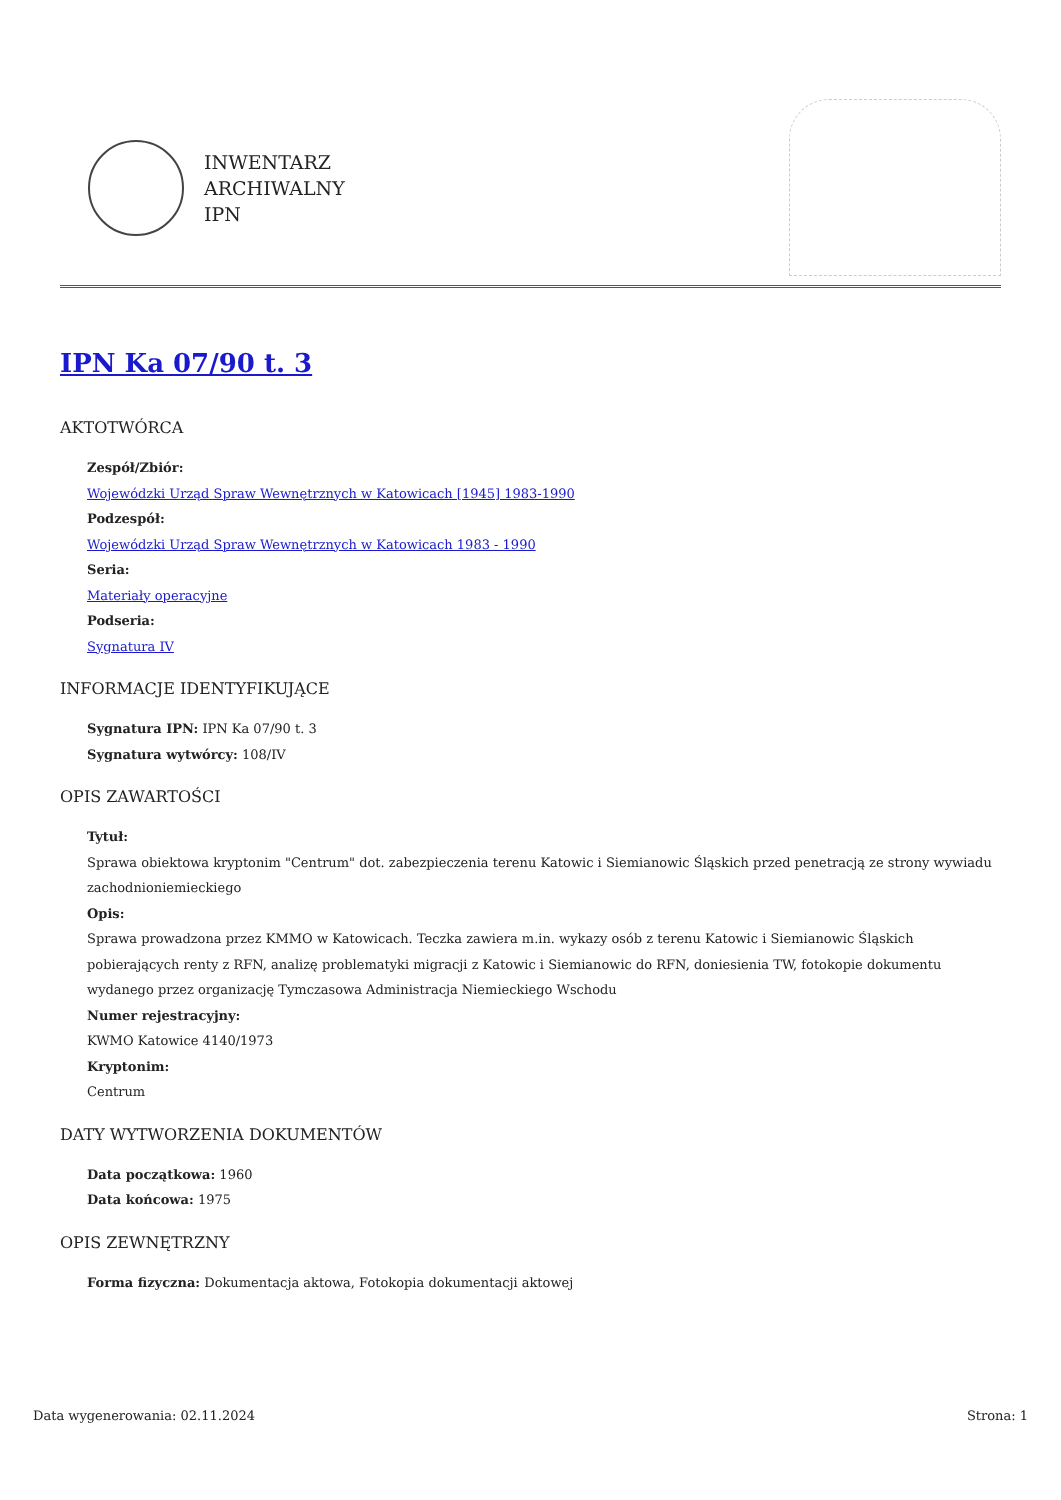INWENTARZ
ARCHIWALNY
IPN
IPN Ka 07/90 t. 3
AKTOTWÓRCA
Zespół/Zbiór:
Wojewódzki Urząd Spraw Wewnętrznych w Katowicach [1945] 1983-1990
Podzespół:
Wojewódzki Urząd Spraw Wewnętrznych w Katowicach 1983 - 1990
Seria:
Materiały operacyjne
Podseria:
Sygnatura IV
INFORMACJE IDENTYFIKUJĄCE
Sygnatura IPN: IPN Ka 07/90 t. 3
Sygnatura wytwórcy: 108/IV
OPIS ZAWARTOŚCI
Tytuł:
Sprawa obiektowa kryptonim "Centrum" dot. zabezpieczenia terenu Katowic i Siemianowic Śląskich przed penetracją ze strony wywiadu zachodnioniemieckiego
Opis:
Sprawa prowadzona przez KMMO w Katowicach. Teczka zawiera m.in. wykazy osób z terenu Katowic i Siemianowic Śląskich pobierających renty z RFN, analizę problematyki migracji z Katowic i Siemianowic do RFN, doniesienia TW, fotokopie dokumentu wydanego przez organizację Tymczasowa Administracja Niemieckiego Wschodu
Numer rejestracyjny:
KWMO Katowice 4140/1973
Kryptonim:
Centrum
DATY WYTWORZENIA DOKUMENTÓW
Data początkowa: 1960
Data końcowa: 1975
OPIS ZEWNĘTRZNY
Forma fizyczna: Dokumentacja aktowa, Fotokopia dokumentacji aktowej
Data wygenerowania: 02.11.2024 Strona: 1